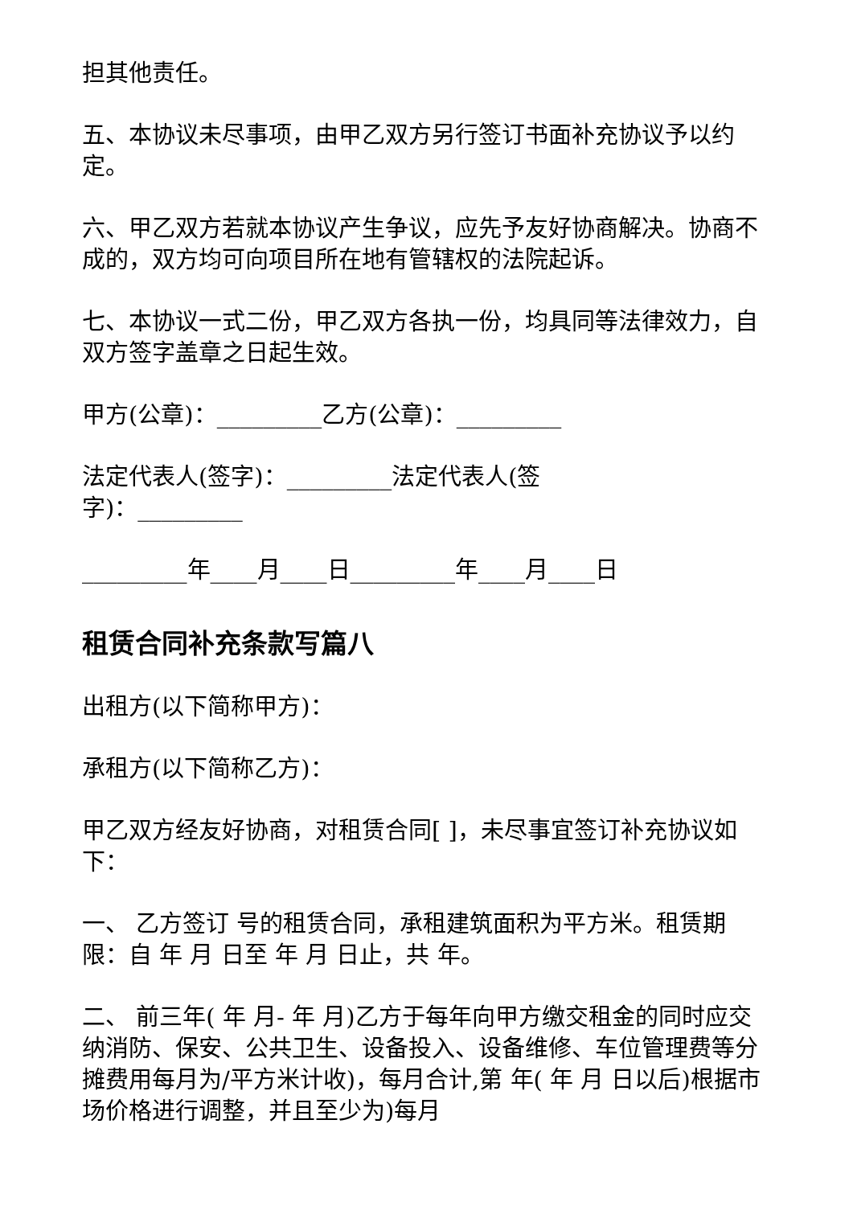担其他责任。
五、本协议未尽事项，由甲乙双方另行签订书面补充协议予以约定。
六、甲乙双方若就本协议产生争议，应先予友好协商解决。协商不成的，双方均可向项目所在地有管辖权的法院起诉。
七、本协议一式二份，甲乙双方各执一份，均具同等法律效力，自双方签字盖章之日起生效。
甲方(公章)：_________乙方(公章)：_________
法定代表人(签字)：_________法定代表人(签
字)：_________
_________年____月____日_________年____月____日
租赁合同补充条款写篇八
出租方(以下简称甲方)：
承租方(以下简称乙方)：
甲乙双方经友好协商，对租赁合同[ ]，未尽事宜签订补充协议如下：
一、 乙方签订 号的租赁合同，承租建筑面积为平方米。租赁期限：自 年 月 日至 年 月 日止，共 年。
二、 前三年( 年 月- 年 月)乙方于每年向甲方缴交租金的同时应交纳消防、保安、公共卫生、设备投入、设备维修、车位管理费等分摊费用每月为/平方米计收)，每月合计,第 年( 年 月 日以后)根据市场价格进行调整，并且至少为)每月